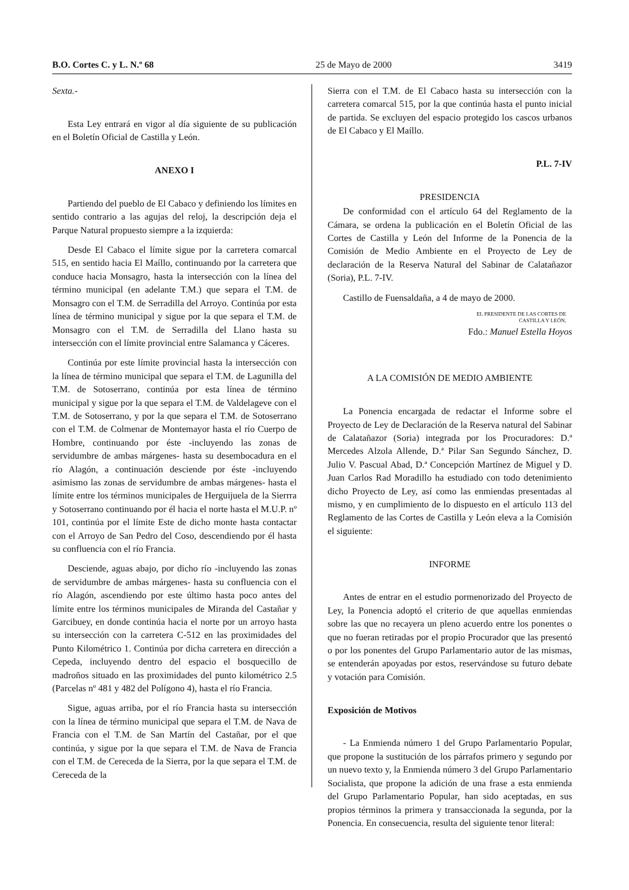B.O. Cortes C. y L. N.º 68 25 de Mayo de 2000 3419
Sexta.-
Esta Ley entrará en vigor al día siguiente de su publicación en el Boletín Oficial de Castilla y León.
ANEXO I
Partiendo del pueblo de El Cabaco y definiendo los límites en sentido contrario a las agujas del reloj, la descripción deja el Parque Natural propuesto siempre a la izquierda:
Desde El Cabaco el límite sigue por la carretera comarcal 515, en sentido hacia El Maíllo, continuando por la carretera que conduce hacia Monsagro, hasta la intersección con la línea del término municipal (en adelante T.M.) que separa el T.M. de Monsagro con el T.M. de Serradilla del Arroyo. Continúa por esta línea de término municipal y sigue por la que separa el T.M. de Monsagro con el T.M. de Serradilla del Llano hasta su intersección con el límite provincial entre Salamanca y Cáceres.
Continúa por este límite provincial hasta la intersección con la línea de término municipal que separa el T.M. de Lagunilla del T.M. de Sotoserrano, continúa por esta línea de término municipal y sigue por la que separa el T.M. de Valdelageve con el T.M. de Sotoserrano, y por la que separa el T.M. de Sotoserrano con el T.M. de Colmenar de Montemayor hasta el río Cuerpo de Hombre, continuando por éste -incluyendo las zonas de servidumbre de ambas márgenes- hasta su desembocadura en el río Alagón, a continuación desciende por éste -incluyendo asimismo las zonas de servidumbre de ambas márgenes- hasta el límite entre los términos municipales de Herguijuela de la Sierrra y Sotoserrano continuando por él hacia el norte hasta el M.U.P. nº 101, continúa por el límite Este de dicho monte hasta contactar con el Arroyo de San Pedro del Coso, descendiendo por él hasta su confluencia con el río Francia.
Desciende, aguas abajo, por dicho río -incluyendo las zonas de servidumbre de ambas márgenes- hasta su confluencia con el río Alagón, ascendiendo por este último hasta poco antes del límite entre los términos municipales de Miranda del Castañar y Garcibuey, en donde continúa hacia el norte por un arroyo hasta su intersección con la carretera C-512 en las proximidades del Punto Kilométrico 1. Continúa por dicha carretera en dirección a Cepeda, incluyendo dentro del espacio el bosquecillo de madroños situado en las proximidades del punto kilométrico 2.5 (Parcelas nº 481 y 482 del Polígono 4), hasta el río Francia.
Sigue, aguas arriba, por el río Francia hasta su intersección con la línea de término municipal que separa el T.M. de Nava de Francia con el T.M. de San Martín del Castañar, por el que continúa, y sigue por la que separa el T.M. de Nava de Francia con el T.M. de Cereceda de la Sierra, por la que separa el T.M. de Cereceda de la
Sierra con el T.M. de El Cabaco hasta su intersección con la carretera comarcal 515, por la que continúa hasta el punto inicial de partida. Se excluyen del espacio protegido los cascos urbanos de El Cabaco y El Maíllo.
P.L. 7-IV
PRESIDENCIA
De conformidad con el artículo 64 del Reglamento de la Cámara, se ordena la publicación en el Boletín Oficial de las Cortes de Castilla y León del Informe de la Ponencia de la Comisión de Medio Ambiente en el Proyecto de Ley de declaración de la Reserva Natural del Sabinar de Calatañazor (Soria), P.L. 7-IV.
Castillo de Fuensaldaña, a 4 de mayo de 2000.
EL PRESIDENTE DE LAS CORTES DE
CASTILLA Y LEÓN,
Fdo.: Manuel Estella Hoyos
A LA COMISIÓN DE MEDIO AMBIENTE
La Ponencia encargada de redactar el Informe sobre el Proyecto de Ley de Declaración de la Reserva natural del Sabinar de Calatañazor (Soria) integrada por los Procuradores: D.ª Mercedes Alzola Allende, D.ª Pilar San Segundo Sánchez, D. Julio V. Pascual Abad, D.ª Concepción Martínez de Miguel y D. Juan Carlos Rad Moradillo ha estudiado con todo detenimiento dicho Proyecto de Ley, así como las enmiendas presentadas al mismo, y en cumplimiento de lo dispuesto en el artículo 113 del Reglamento de las Cortes de Castilla y León eleva a la Comisión el siguiente:
INFORME
Antes de entrar en el estudio pormenorizado del Proyecto de Ley, la Ponencia adoptó el criterio de que aquellas enmiendas sobre las que no recayera un pleno acuerdo entre los ponentes o que no fueran retiradas por el propio Procurador que las presentó o por los ponentes del Grupo Parlamentario autor de las mismas, se entenderán apoyadas por estos, reservándose su futuro debate y votación para Comisión.
Exposición de Motivos
- La Enmienda número 1 del Grupo Parlamentario Popular, que propone la sustitución de los párrafos primero y segundo por un nuevo texto y, la Enmienda número 3 del Grupo Parlamentario Socialista, que propone la adición de una frase a esta enmienda del Grupo Parlamentario Popular, han sido aceptadas, en sus propios términos la primera y transaccionada la segunda, por la Ponencia. En consecuencia, resulta del siguiente tenor literal: